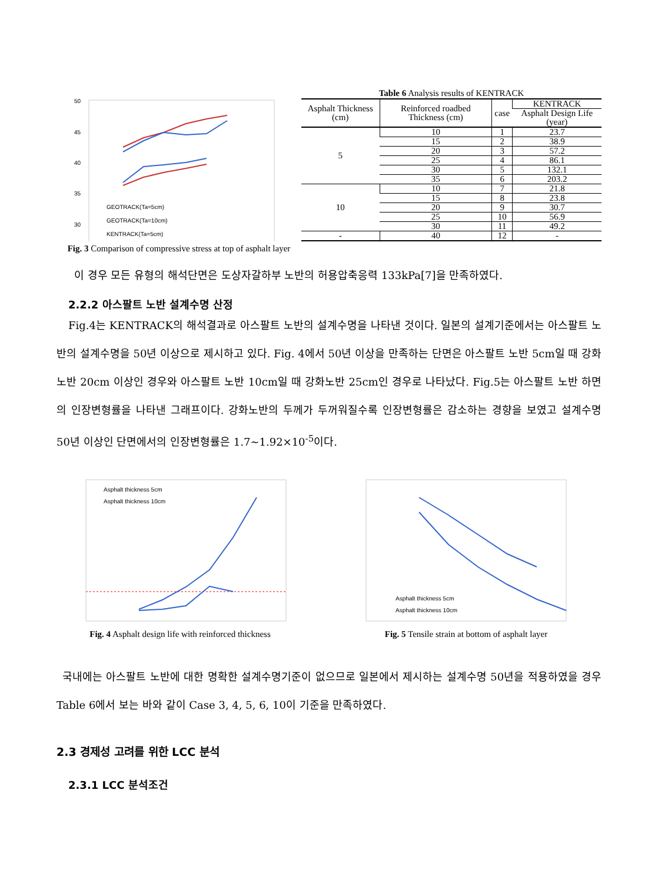50
45
40
35
30
GEOTRACK(Ta=5cm)
GEOTRACK(Ta=10cm)
KENTRACK(Ta=5cm)
Fig. 3 Comparison of compressive stress at top of asphalt layer
Table 6 Analysis results of KENTRACK
| Asphalt Thickness (cm) | Reinforced roadbed Thickness (cm) | case | KENTRACK |
| --- | --- | --- | --- |
| | | | Asphalt Design Life (year) |
| 5 | 10 | 1 | 23.7 |
| | 15 | 2 | 38.9 |
| | 20 | 3 | 57.2 |
| | 25 | 4 | 86.1 |
| | 30 | 5 | 132.1 |
| | 35 | 6 | 203.2 |
| 10 | 10 | 7 | 21.8 |
| | 15 | 8 | 23.8 |
| | 20 | 9 | 30.7 |
| | 25 | 10 | 56.9 |
| | 30 | 11 | 49.2 |
| - | 40 | 12 | - |
이 경우 모든 유형의 해석단면은 도상자갈하부 노반의 허용압축응력 133kPa[7]을 만족하였다.
2.2.2 아스팔트 노반 설계수명 산정
Fig.4는 KENTRACK의 해석결과로 아스팔트 노반의 설계수명을 나타낸 것이다. 일본의 설계기준에서는 아스팔트 노반의 설계수명을 50년 이상으로 제시하고 있다. Fig. 4에서 50년 이상을 만족하는 단면은 아스팔트 노반 5cm일 때 강화노반 20cm 이상인 경우와 아스팔트 노반 10cm일 때 강화노반 25cm인 경우로 나타났다. Fig.5는 아스팔트 노반 하면의 인장변형률을 나타낸 그래프이다. 강화노반의 두께가 두꺼워질수록 인장변형률은 감소하는 경향을 보였고 설계수명 50년 이상인 단면에서의 인장변형률은 1.7~1.92×10<sup>-5</sup>이다.
Asphalt thickness 5cm
Asphalt thickness 10cm
Fig. 4 Asphalt design life with reinforced thickness
Asphalt thickness 5cm
Asphalt thickness 10cm
Fig. 5 Tensile strain at bottom of asphalt layer
국내에는 아스팔트 노반에 대한 명확한 설계수명기준이 없으므로 일본에서 제시하는 설계수명 50년을 적용하였을 경우 Table 6에서 보는 바와 같이 Case 3, 4, 5, 6, 10이 기준을 만족하였다.
2.3 경제성 고려를 위한 LCC 분석
2.3.1 LCC 분석조건